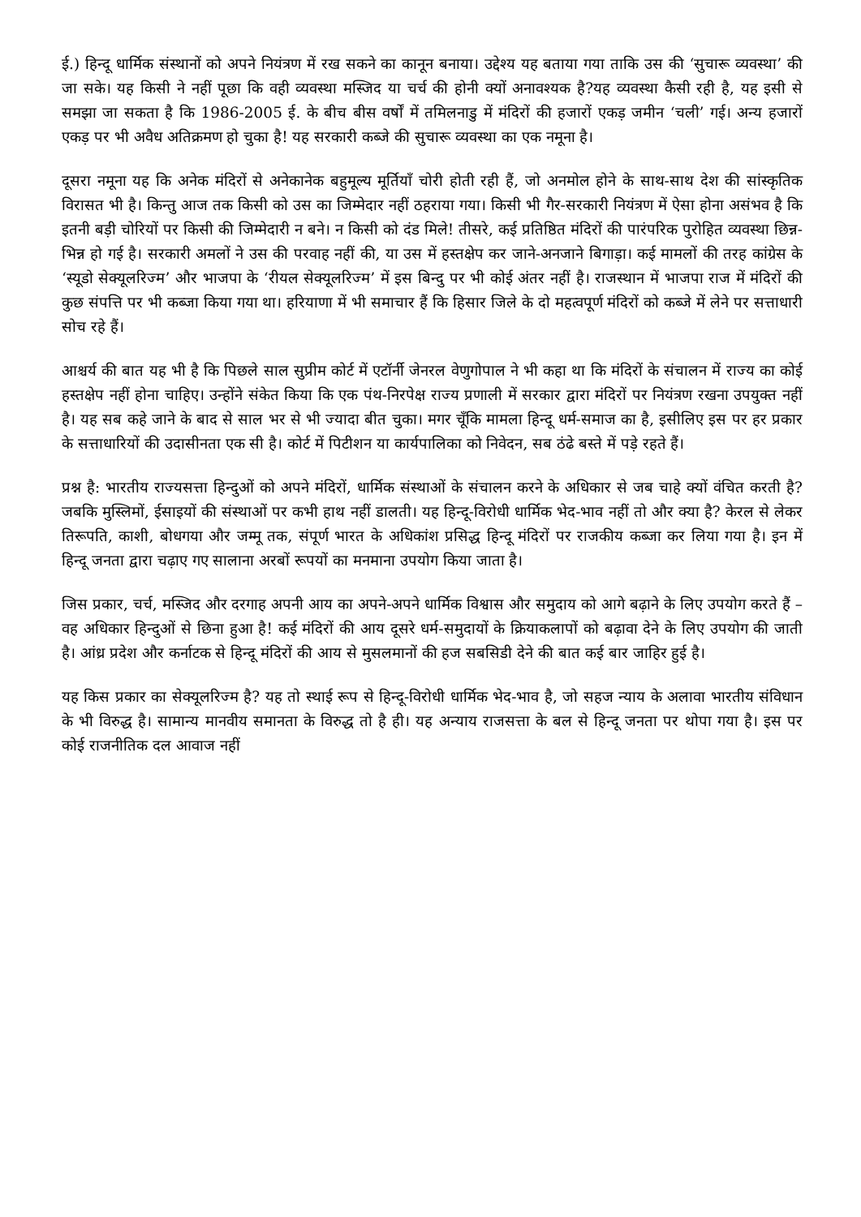ई.) हिन्दू धार्मिक संस्थानों को अपने नियंत्रण में रख सकने का कानून बनाया। उद्देश्य यह बताया गया ताकि उस की ‘सुचारू व्यवस्था’ की जा सके। यह किसी ने नहीं पूछा कि वही व्यवस्था मस्जिद या चर्च की होनी क्यों अनावश्यक है?यह व्यवस्था कैसी रही है, यह इसी से समझा जा सकता है कि 1986-2005 ई. के बीच बीस वर्षों में तमिलनाडु में मंदिरों की हजारों एकड़ जमीन ‘चली’ गई। अन्य हजारों एकड़ पर भी अवैध अतिक्रमण हो चुका है! यह सरकारी कब्जे की सुचारू व्यवस्था का एक नमूना है।
दूसरा नमूना यह कि अनेक मंदिरों से अनेकानेक बहुमूल्य मूर्तियाँ चोरी होती रही हैं, जो अनमोल होने के साथ-साथ देश की सांस्कृतिक विरासत भी है। किन्तु आज तक किसी को उस का जिम्मेदार नहीं ठहराया गया। किसी भी गैर-सरकारी नियंत्रण में ऐसा होना असंभव है कि इतनी बड़ी चोरियों पर किसी की जिम्मेदारी न बने। न किसी को दंड मिले! तीसरे, कई प्रतिष्ठित मंदिरों की पारंपरिक पुरोहित व्यवस्था छिन्न-भिन्न हो गई है। सरकारी अमलों ने उस की परवाह नहीं की, या उस में हस्तक्षेप कर जाने-अनजाने बिगाड़ा। कई मामलों की तरह कांग्रेस के ‘स्यूडो सेक्यूलरिज्म’ और भाजपा के ‘रीयल सेक्यूलरिज्म’ में इस बिन्दु पर भी कोई अंतर नहीं है। राजस्थान में भाजपा राज में मंदिरों की कुछ संपत्ति पर भी कब्जा किया गया था। हरियाणा में भी समाचार हैं कि हिसार जिले के दो महत्वपूर्ण मंदिरों को कब्जे में लेने पर सत्ताधारी सोच रहे हैं।
आश्चर्य की बात यह भी है कि पिछले साल सुप्रीम कोर्ट में एटॉर्नी जेनरल वेणुगोपाल ने भी कहा था कि मंदिरों के संचालन में राज्य का कोई हस्तक्षेप नहीं होना चाहिए। उन्होंने संकेत किया कि एक पंथ-निरपेक्ष राज्य प्रणाली में सरकार द्वारा मंदिरों पर नियंत्रण रखना उपयुक्त नहीं है। यह सब कहे जाने के बाद से साल भर से भी ज्यादा बीत चुका। मगर चूँकि मामला हिन्दू धर्म-समाज का है, इसीलिए इस पर हर प्रकार के सत्ताधारियों की उदासीनता एक सी है। कोर्ट में पिटीशन या कार्यपालिका को निवेदन, सब ठंढे बस्ते में पड़े रहते हैं।
प्रश्न है: भारतीय राज्यसत्ता हिन्दुओं को अपने मंदिरों, धार्मिक संस्थाओं के संचालन करने के अधिकार से जब चाहे क्यों वंचित करती है? जबकि मुस्लिमों, ईसाइयों की संस्थाओं पर कभी हाथ नहीं डालती। यह हिन्दू-विरोधी धार्मिक भेद-भाव नहीं तो और क्या है? केरल से लेकर तिरूपति, काशी, बोधगया और जम्मू तक, संपूर्ण भारत के अधिकांश प्रसिद्ध हिन्दू मंदिरों पर राजकीय कब्जा कर लिया गया है। इन में हिन्दू जनता द्वारा चढ़ाए गए सालाना अरबों रूपयों का मनमाना उपयोग किया जाता है।
जिस प्रकार, चर्च, मस्जिद और दरगाह अपनी आय का अपने-अपने धार्मिक विश्वास और समुदाय को आगे बढ़ाने के लिए उपयोग करते हैं – वह अधिकार हिन्दुओं से छिना हुआ है! कई मंदिरों की आय दूसरे धर्म-समुदायों के क्रियाकलापों को बढ़ावा देने के लिए उपयोग की जाती है। आंध्र प्रदेश और कर्नाटक से हिन्दू मंदिरों की आय से मुसलमानों की हज सबसिडी देने की बात कई बार जाहिर हुई है।
यह किस प्रकार का सेक्यूलरिज्म है? यह तो स्थाई रूप से हिन्दू-विरोधी धार्मिक भेद-भाव है, जो सहज न्याय के अलावा भारतीय संविधान के भी विरुद्ध है। सामान्य मानवीय समानता के विरुद्ध तो है ही। यह अन्याय राजसत्ता के बल से हिन्दू जनता पर थोपा गया है। इस पर कोई राजनीतिक दल आवाज नहीं